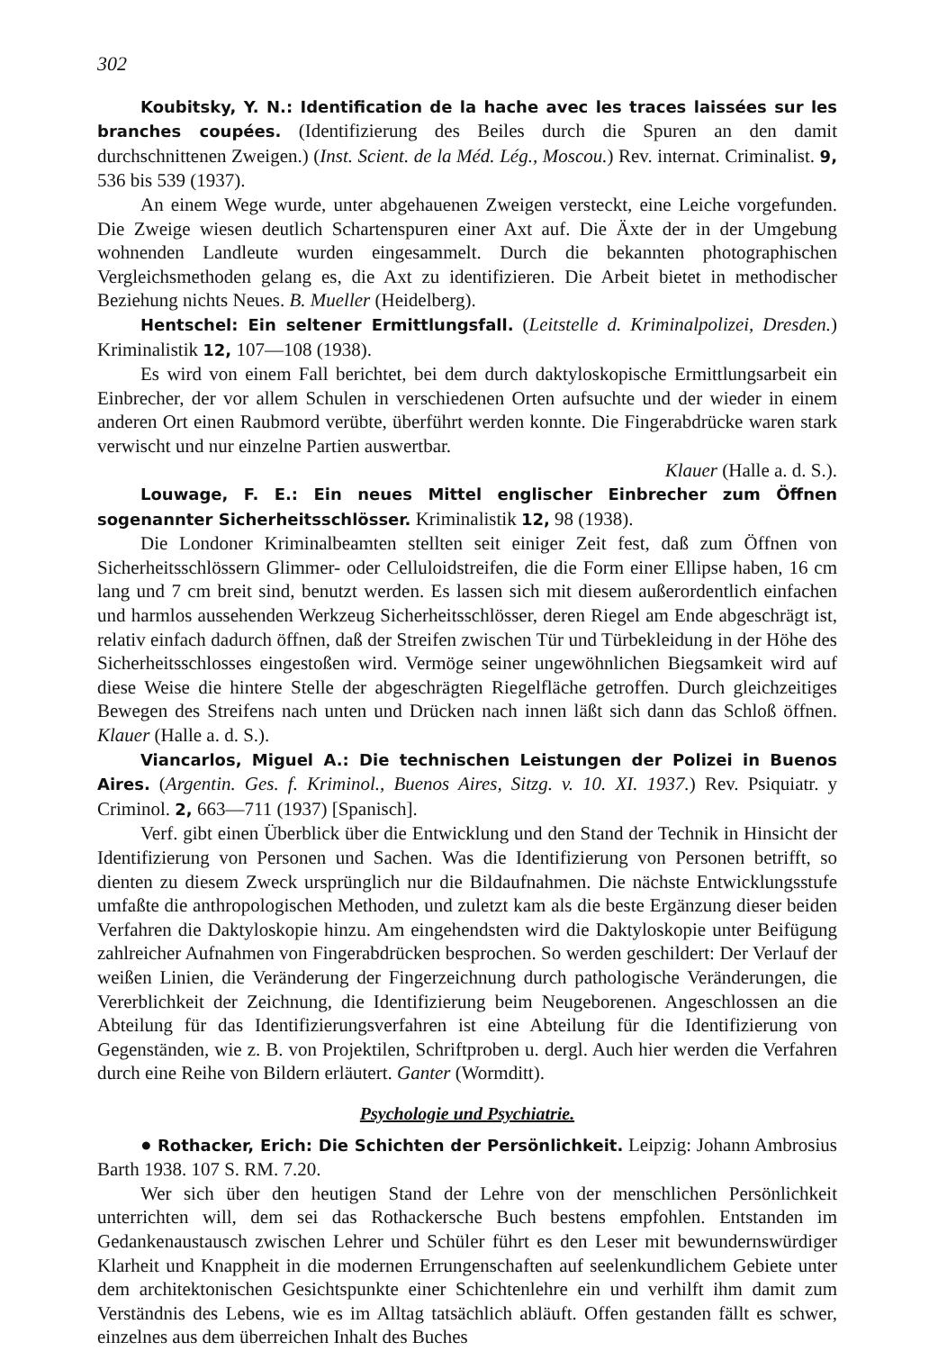302
Koubitsky, Y. N.: Identification de la hache avec les traces laissées sur les branches coupées. (Identifizierung des Beiles durch die Spuren an den damit durchschnittenen Zweigen.) (Inst. Scient. de la Méd. Lég., Moscou.) Rev. internat. Criminalist. 9, 536 bis 539 (1937).
An einem Wege wurde, unter abgehauenen Zweigen versteckt, eine Leiche vorgefunden. Die Zweige wiesen deutlich Schartenspuren einer Axt auf. Die Äxte der in der Umgebung wohnenden Landleute wurden eingesammelt. Durch die bekannten photographischen Vergleichsmethoden gelang es, die Axt zu identifizieren. Die Arbeit bietet in methodischer Beziehung nichts Neues. B. Mueller (Heidelberg).
Hentschel: Ein seltener Ermittlungsfall. (Leitstelle d. Kriminalpolizei, Dresden.) Kriminalistik 12, 107—108 (1938).
Es wird von einem Fall berichtet, bei dem durch daktyloskopische Ermittlungsarbeit ein Einbrecher, der vor allem Schulen in verschiedenen Orten aufsuchte und der wieder in einem anderen Ort einen Raubmord verübte, überführt werden konnte. Die Fingerabdrücke waren stark verwischt und nur einzelne Partien auswertbar.
Klauer (Halle a. d. S.).
Louwage, F. E.: Ein neues Mittel englischer Einbrecher zum Öffnen sogenannter Sicherheitsschlösser. Kriminalistik 12, 98 (1938).
Die Londoner Kriminalbeamten stellten seit einiger Zeit fest, daß zum Öffnen von Sicherheitsschlössern Glimmer- oder Celluloidstreifen, die die Form einer Ellipse haben, 16 cm lang und 7 cm breit sind, benutzt werden. Es lassen sich mit diesem außerordentlich einfachen und harmlos aussehenden Werkzeug Sicherheitsschlösser, deren Riegel am Ende abgeschrägt ist, relativ einfach dadurch öffnen, daß der Streifen zwischen Tür und Türbekleidung in der Höhe des Sicherheitsschlosses eingestoßen wird. Vermöge seiner ungewöhnlichen Biegsamkeit wird auf diese Weise die hintere Stelle der abgeschrägten Riegelfläche getroffen. Durch gleichzeitiges Bewegen des Streifens nach unten und Drücken nach innen läßt sich dann das Schloß öffnen. Klauer (Halle a. d. S.).
Viancarlos, Miguel A.: Die technischen Leistungen der Polizei in Buenos Aires. (Argentin. Ges. f. Kriminol., Buenos Aires, Sitzg. v. 10. XI. 1937.) Rev. Psiquiatr. y Criminol. 2, 663—711 (1937) [Spanisch].
Verf. gibt einen Überblick über die Entwicklung und den Stand der Technik in Hinsicht der Identifizierung von Personen und Sachen. Was die Identifizierung von Personen betrifft, so dienten zu diesem Zweck ursprünglich nur die Bildaufnahmen. Die nächste Entwicklungsstufe umfaßte die anthropologischen Methoden, und zuletzt kam als die beste Ergänzung dieser beiden Verfahren die Daktyloskopie hinzu. Am eingehendsten wird die Daktyloskopie unter Beifügung zahlreicher Aufnahmen von Fingerabdrücken besprochen. So werden geschildert: Der Verlauf der weißen Linien, die Veränderung der Fingerzeichnung durch pathologische Veränderungen, die Vererblichkeit der Zeichnung, die Identifizierung beim Neugeborenen. Angeschlossen an die Abteilung für das Identifizierungsverfahren ist eine Abteilung für die Identifizierung von Gegenständen, wie z. B. von Projektilen, Schriftproben u. dergl. Auch hier werden die Verfahren durch eine Reihe von Bildern erläutert. Ganter (Wormditt).
Psychologie und Psychiatrie.
● Rothacker, Erich: Die Schichten der Persönlichkeit. Leipzig: Johann Ambrosius Barth 1938. 107 S. RM. 7.20.
Wer sich über den heutigen Stand der Lehre von der menschlichen Persönlichkeit unterrichten will, dem sei das Rothackersche Buch bestens empfohlen. Entstanden im Gedankenaustausch zwischen Lehrer und Schüler führt es den Leser mit bewundernswürdiger Klarheit und Knappheit in die modernen Errungenschaften auf seelenkundlichem Gebiete unter dem architektonischen Gesichtspunkte einer Schichtenlehre ein und verhilft ihm damit zum Verständnis des Lebens, wie es im Alltag tatsächlich abläuft. Offen gestanden fällt es schwer, einzelnes aus dem überreichen Inhalt des Buches